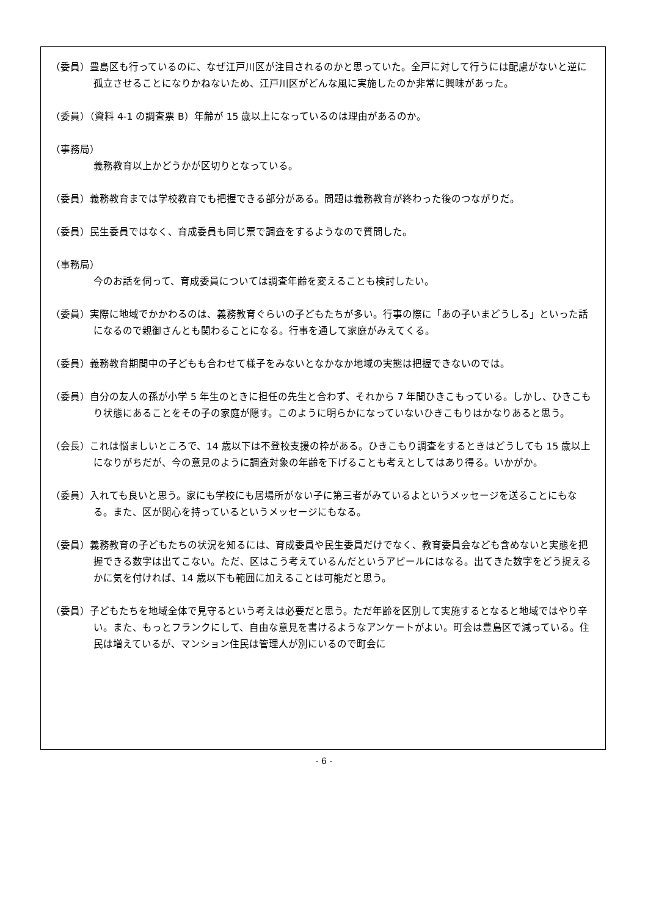（委員）豊島区も行っているのに、なぜ江戸川区が注目されるのかと思っていた。全戸に対して行うには配慮がないと逆に孤立させることになりかねないため、江戸川区がどんな風に実施したのか非常に興味があった。
（委員）（資料 4-1 の調査票 B）年齢が 15 歳以上になっているのは理由があるのか。
（事務局）
義務教育以上かどうかが区切りとなっている。
（委員）義務教育までは学校教育でも把握できる部分がある。問題は義務教育が終わった後のつながりだ。
（委員）民生委員ではなく、育成委員も同じ票で調査をするようなので質問した。
（事務局）
今のお話を伺って、育成委員については調査年齢を変えることも検討したい。
（委員）実際に地域でかかわるのは、義務教育ぐらいの子どもたちが多い。行事の際に「あの子いまどうしる」といった話になるので親御さんとも関わることになる。行事を通して家庭がみえてくる。
（委員）義務教育期間中の子どもも合わせて様子をみないとなかなか地域の実態は把握できないのでは。
（委員）自分の友人の孫が小学 5 年生のときに担任の先生と合わず、それから 7 年間ひきこもっている。しかし、ひきこもり状態にあることをその子の家庭が隠す。このように明らかになっていないひきこもりはかなりあると思う。
（会長）これは悩ましいところで、14 歳以下は不登校支援の枠がある。ひきこもり調査をするときはどうしても 15 歳以上になりがちだが、今の意見のように調査対象の年齢を下げることも考えとしてはあり得る。いかがか。
（委員）入れても良いと思う。家にも学校にも居場所がない子に第三者がみているよというメッセージを送ることにもなる。また、区が関心を持っているというメッセージにもなる。
（委員）義務教育の子どもたちの状況を知るには、育成委員や民生委員だけでなく、教育委員会なども含めないと実態を把握できる数字は出てこない。ただ、区はこう考えているんだというアピールにはなる。出てきた数字をどう捉えるかに気を付ければ、14 歳以下も範囲に加えることは可能だと思う。
（委員）子どもたちを地域全体で見守るという考えは必要だと思う。ただ年齢を区別して実施するとなると地域ではやり辛い。また、もっとフランクにして、自由な意見を書けるようなアンケートがよい。町会は豊島区で減っている。住民は増えているが、マンション住民は管理人が別にいるので町会に
- 6 -